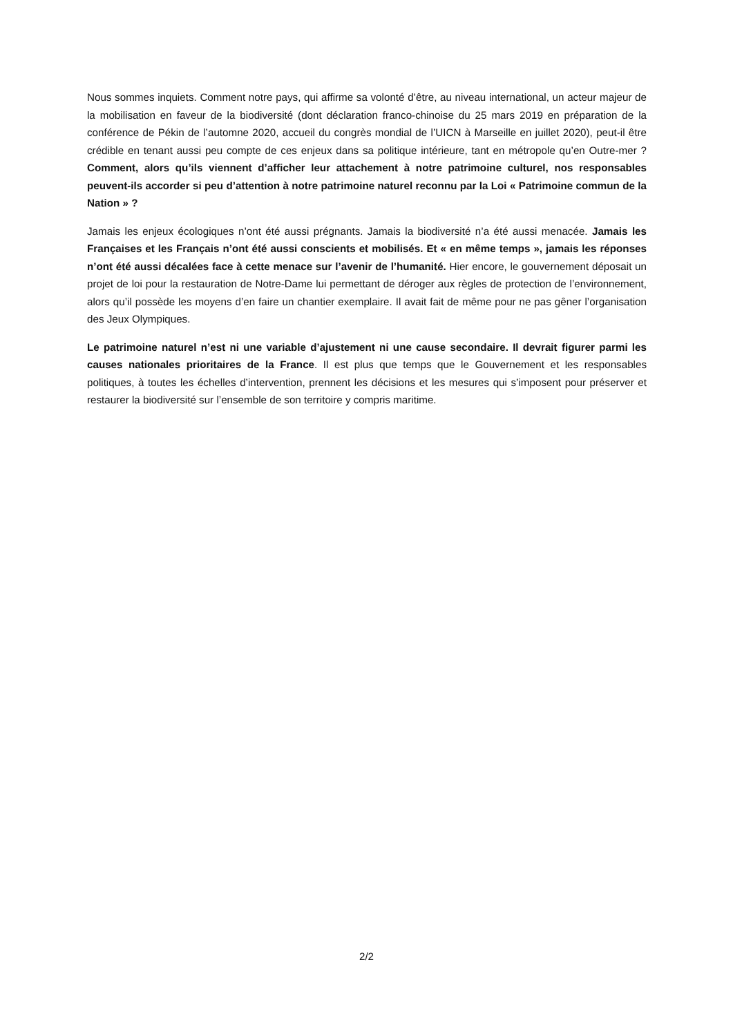Nous sommes inquiets. Comment notre pays, qui affirme sa volonté d’être, au niveau international, un acteur majeur de la mobilisation en faveur de la biodiversité (dont déclaration franco-chinoise du 25 mars 2019 en préparation de la conférence de Pékin de l’automne 2020, accueil du congrès mondial de l’UICN à Marseille en juillet 2020), peut-il être crédible en tenant aussi peu compte de ces enjeux dans sa politique intérieure, tant en métropole qu’en Outre-mer ? Comment, alors qu’ils viennent d’afficher leur attachement à notre patrimoine culturel, nos responsables peuvent-ils accorder si peu d’attention à notre patrimoine naturel reconnu par la Loi « Patrimoine commun de la Nation » ?
Jamais les enjeux écologiques n’ont été aussi prégnants. Jamais la biodiversité n’a été aussi menacée. Jamais les Françaises et les Français n’ont été aussi conscients et mobilisés. Et « en même temps », jamais les réponses n’ont été aussi décalées face à cette menace sur l’avenir de l’humanité. Hier encore, le gouvernement déposait un projet de loi pour la restauration de Notre-Dame lui permettant de déroger aux règles de protection de l’environnement, alors qu’il possède les moyens d’en faire un chantier exemplaire. Il avait fait de même pour ne pas gêner l’organisation des Jeux Olympiques.
Le patrimoine naturel n’est ni une variable d’ajustement ni une cause secondaire. Il devrait figurer parmi les causes nationales prioritaires de la France. Il est plus que temps que le Gouvernement et les responsables politiques, à toutes les échelles d’intervention, prennent les décisions et les mesures qui s’imposent pour préserver et restaurer la biodiversité sur l’ensemble de son territoire y compris maritime.
2/2